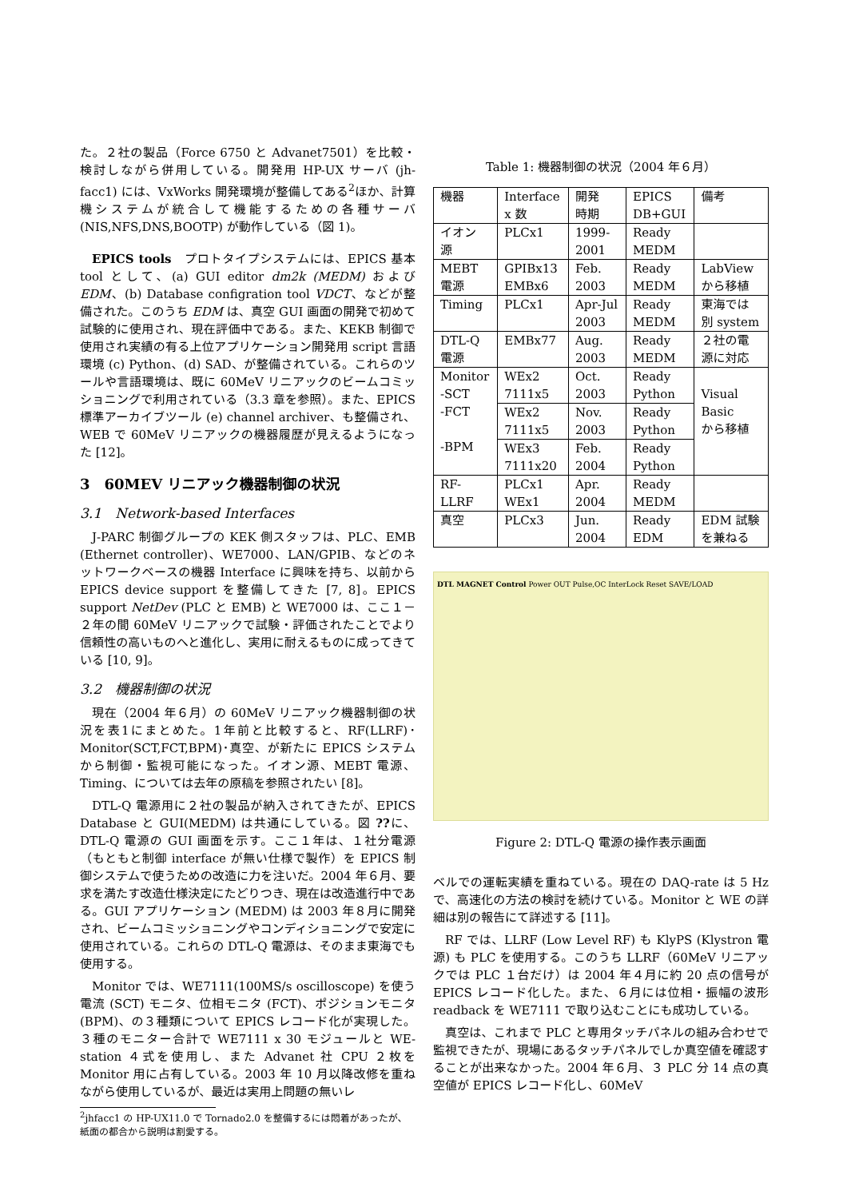た。２社の製品（Force 6750 と Advanet7501）を比較・検討しながら併用している。開発用 HP-UX サーバ (jh-facc1) には、VxWorks 開発環境が整備してある<sup>2</sup>ほか、計算機システムが統合して機能するための各種サーバ (NIS,NFS,DNS,BOOTP) が動作している（図 1)。
EPICS tools　プロトタイプシステムには、EPICS 基本 tool として、(a) GUI editor dm2k (MEDM) および EDM、(b) Database configration tool VDCT、などが整備された。このうち EDM は、真空 GUI 画面の開発で初めて試験的に使用され、現在評価中である。また、KEKB 制御で使用され実績の有る上位アプリケーション開発用 script 言語環境 (c) Python、(d) SAD、が整備されている。これらのツールや言語環境は、既に 60MeV リニアックのビームコミッショニングで利用されている（3.3 章を参照）。また、EPICS 標準アーカイブツール (e) channel archiver、も整備され、WEB で 60MeV リニアックの機器履歴が見えるようになった [12]。
3　60MEV リニアック機器制御の状況
3.1　Network-based Interfaces
J-PARC 制御グループの KEK 側スタッフは、PLC、EMB (Ethernet controller)、WE7000、LAN/GPIB、などのネットワークベースの機器 Interface に興味を持ち、以前から EPICS device support を整備してきた [7, 8]。EPICS support NetDev (PLC と EMB) と WE7000 は、ここ１－２年の間 60MeV リニアックで試験・評価されたことでより信頼性の高いものへと進化し、実用に耐えるものに成ってきている [10, 9]。
3.2　機器制御の状況
現在（2004 年６月）の 60MeV リニアック機器制御の状況を表1にまとめた。1年前と比較すると、RF(LLRF)･Monitor(SCT,FCT,BPM)･真空、が新たに EPICS システムから制御・監視可能になった。イオン源、MEBT 電源、Timing、については去年の原稿を参照されたい [8]。
DTL-Q 電源用に２社の製品が納入されてきたが、EPICS Database と GUI(MEDM) は共通にしている。図 ??に、DTL-Q 電源の GUI 画面を示す。ここ１年は、１社分電源（もともと制御 interface が無い仕様で製作）を EPICS 制御システムで使うための改造に力を注いだ。2004 年６月、要求を満たす改造仕様決定にたどりつき、現在は改造進行中である。GUI アプリケーション (MEDM) は 2003 年８月に開発され、ビームコミッショニングやコンディショニングで安定に使用されている。これらの DTL-Q 電源は、そのまま東海でも使用する。
Monitor では、WE7111(100MS/s oscilloscope) を使う電流 (SCT) モニタ、位相モニタ (FCT)、ポジションモニタ (BPM)、の３種類について EPICS レコード化が実現した。３種のモニター合計で WE7111 x 30 モジュールと WE-station ４式を使用し、また Advanet 社 CPU ２枚を Monitor 用に占有している。2003 年 10 月以降改修を重ねながら使用しているが、最近は実用上問題の無いレ
<sup>2</sup> jhfacc1 の HP-UX11.0 で Tornado2.0 を整備するには悶着があったが、紙面の都合から説明は割愛する。
Table 1: 機器制御の状況（2004 年６月）
| 機器 | Interface x 数 | 開発 時期 | EPICS DB+GUI | 備考 |
| --- | --- | --- | --- | --- |
| イオン 源 | PLCx1 | 1999- 2001 | Ready MEDM | |
| MEBT 電源 | GPIBx13 EMBx6 | Feb. 2003 | Ready MEDM | LabView から移植 |
| Timing | PLCx1 | Apr-Jul 2003 | Ready MEDM | 東海では 別 system |
| DTL-Q 電源 | EMBx77 | Aug. 2003 | Ready MEDM | ２社の電 源に対応 |
| Monitor -SCT -FCT -BPM | WEx2 7111x5 | Oct. 2003 | Ready Python | Visual Basic から移植 |
| | WEx2 7111x5 | Nov. 2003 | Ready Python | |
| | WEx3 7111x20 | Feb. 2004 | Ready Python | |
| RF- LLRF | PLCx1 WEx1 | Apr. 2004 | Ready MEDM | |
| 真空 | PLCx3 | Jun. 2004 | Ready EDM | EDM 試験 を兼ねる |
DTL MAGNET Control Power OUT Pulse,OC InterLock Reset SAVE/LOAD
Figure 2: DTL-Q 電源の操作表示画面
ベルでの運転実績を重ねている。現在の DAQ-rate は 5 Hz で、高速化の方法の検討を続けている。Monitor と WE の詳細は別の報告にて詳述する [11]。
RF では、LLRF (Low Level RF) も KlyPS (Klystron 電源) も PLC を使用する。このうち LLRF（60MeV リニアックでは PLC １台だけ）は 2004 年４月に約 20 点の信号が EPICS レコード化した。また、６月には位相・振幅の波形 readback を WE7111 で取り込むことにも成功している。
真空は、これまで PLC と専用タッチパネルの組み合わせで監視できたが、現場にあるタッチパネルでしか真空値を確認することが出来なかった。2004 年６月、３ PLC 分 14 点の真空値が EPICS レコード化し、60MeV